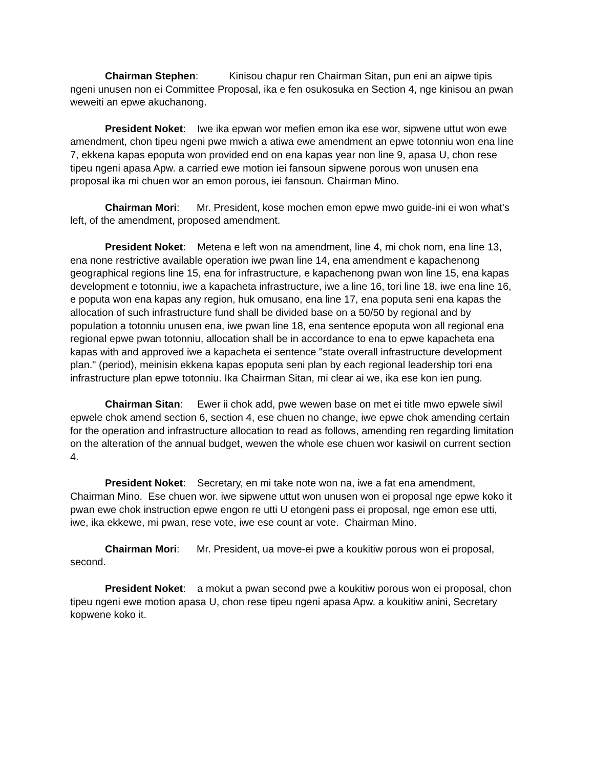Chairman Stephen: Kinisou chapur ren Chairman Sitan, pun eni an aipwe tipis ngeni unusen non ei Committee Proposal, ika e fen osukosuka en Section 4, nge kinisou an pwan weweiti an epwe akuchanong.
President Noket: Iwe ika epwan wor mefien emon ika ese wor, sipwene uttut won ewe amendment, chon tipeu ngeni pwe mwich a atiwa ewe amendment an epwe totonniu won ena line 7, ekkena kapas epoputa won provided end on ena kapas year non line 9, apasa U, chon rese tipeu ngeni apasa Apw. a carried ewe motion iei fansoun sipwene porous won unusen ena proposal ika mi chuen wor an emon porous, iei fansoun. Chairman Mino.
Chairman Mori: Mr. President, kose mochen emon epwe mwo guide-ini ei won what's left, of the amendment, proposed amendment.
President Noket: Metena e left won na amendment, line 4, mi chok nom, ena line 13, ena none restrictive available operation iwe pwan line 14, ena amendment e kapachenong geographical regions line 15, ena for infrastructure, e kapachenong pwan won line 15, ena kapas development e totonniu, iwe a kapacheta infrastructure, iwe a line 16, tori line 18, iwe ena line 16, e poputa won ena kapas any region, huk omusano, ena line 17, ena poputa seni ena kapas the allocation of such infrastructure fund shall be divided base on a 50/50 by regional and by population a totonniu unusen ena, iwe pwan line 18, ena sentence epoputa won all regional ena regional epwe pwan totonniu, allocation shall be in accordance to ena to epwe kapacheta ena kapas with and approved iwe a kapacheta ei sentence "state overall infrastructure development plan." (period), meinisin ekkena kapas epoputa seni plan by each regional leadership tori ena infrastructure plan epwe totonniu. Ika Chairman Sitan, mi clear ai we, ika ese kon ien pung.
Chairman Sitan: Ewer ii chok add, pwe wewen base on met ei title mwo epwele siwil epwele chok amend section 6, section 4, ese chuen no change, iwe epwe chok amending certain for the operation and infrastructure allocation to read as follows, amending ren regarding limitation on the alteration of the annual budget, wewen the whole ese chuen wor kasiwil on current section 4.
President Noket: Secretary, en mi take note won na, iwe a fat ena amendment, Chairman Mino. Ese chuen wor. iwe sipwene uttut won unusen won ei proposal nge epwe koko it pwan ewe chok instruction epwe engon re utti U etongeni pass ei proposal, nge emon ese utti, iwe, ika ekkewe, mi pwan, rese vote, iwe ese count ar vote. Chairman Mino.
Chairman Mori: Mr. President, ua move-ei pwe a koukitiw porous won ei proposal, second.
President Noket: a mokut a pwan second pwe a koukitiw porous won ei proposal, chon tipeu ngeni ewe motion apasa U, chon rese tipeu ngeni apasa Apw. a koukitiw anini, Secretary kopwene koko it.